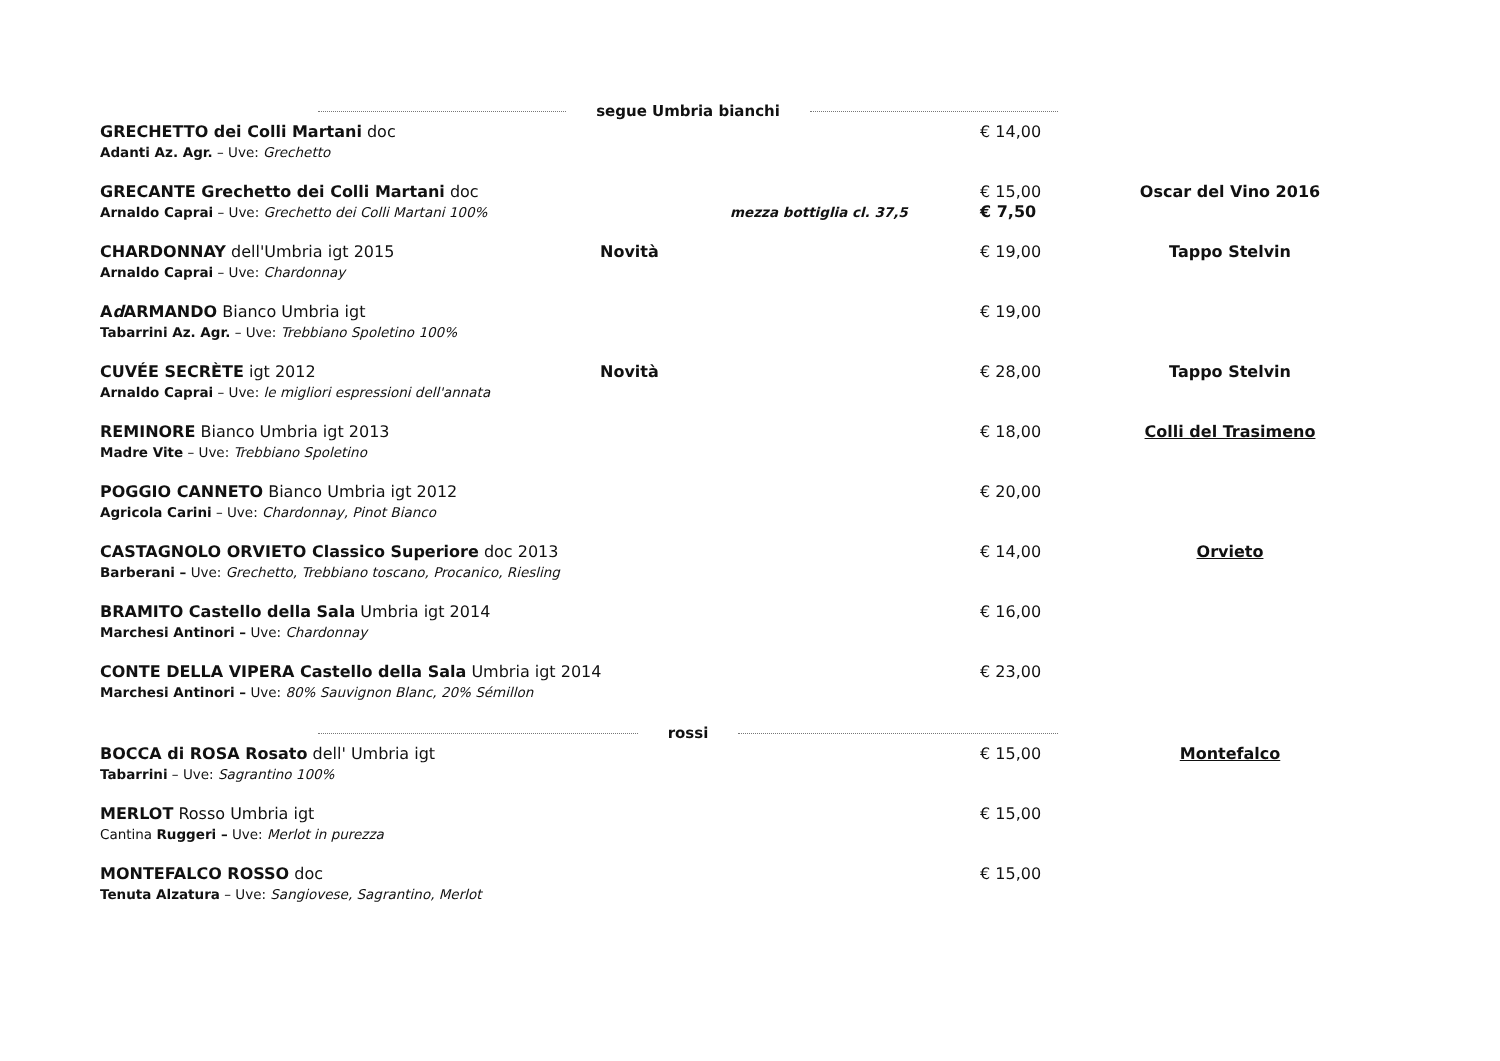segue Umbria bianchi
GRECHETTO dei Colli Martani doc
Adanti Az. Agr. – Uve: Grechetto
€ 14,00
GRECANTE Grechetto dei Colli Martani doc
Arnaldo Caprai – Uve: Grechetto dei Colli Martani 100%
mezza bottiglia cl. 37,5
€ 15,00
€ 7,50
Oscar del Vino 2016
CHARDONNAY dell'Umbria igt 2015
Arnaldo Caprai – Uve: Chardonnay
Novità
€ 19,00
Tappo Stelvin
Ad ARMANDO Bianco Umbria igt
Tabarrini Az. Agr. – Uve: Trebbiano Spoletino 100%
€ 19,00
CUVÉE SECRÈTE igt 2012
Arnaldo Caprai – Uve: le migliori espressioni dell'annata
Novità
€ 28,00
Tappo Stelvin
REMINORE Bianco Umbria igt 2013
Madre Vite – Uve: Trebbiano Spoletino
€ 18,00
Colli del Trasimeno
POGGIO CANNETO Bianco Umbria igt 2012
Agricola Carini – Uve: Chardonnay, Pinot Bianco
€ 20,00
CASTAGNOLO ORVIETO Classico Superiore doc 2013
Barberani – Uve: Grechetto, Trebbiano toscano, Procanico, Riesling
€ 14,00
Orvieto
BRAMITO Castello della Sala Umbria igt 2014
Marchesi Antinori – Uve: Chardonnay
€ 16,00
CONTE DELLA VIPERA Castello della Sala Umbria igt 2014
Marchesi Antinori – Uve: 80% Sauvignon Blanc, 20% Sémillon
€ 23,00
rossi
BOCCA di ROSA Rosato dell' Umbria igt
Tabarrini – Uve: Sagrantino 100%
€ 15,00
Montefalco
MERLOT Rosso Umbria igt
Cantina Ruggeri – Uve: Merlot in purezza
€ 15,00
MONTEFALCO ROSSO doc
Tenuta Alzatura – Uve: Sangiovese, Sagrantino, Merlot
€ 15,00